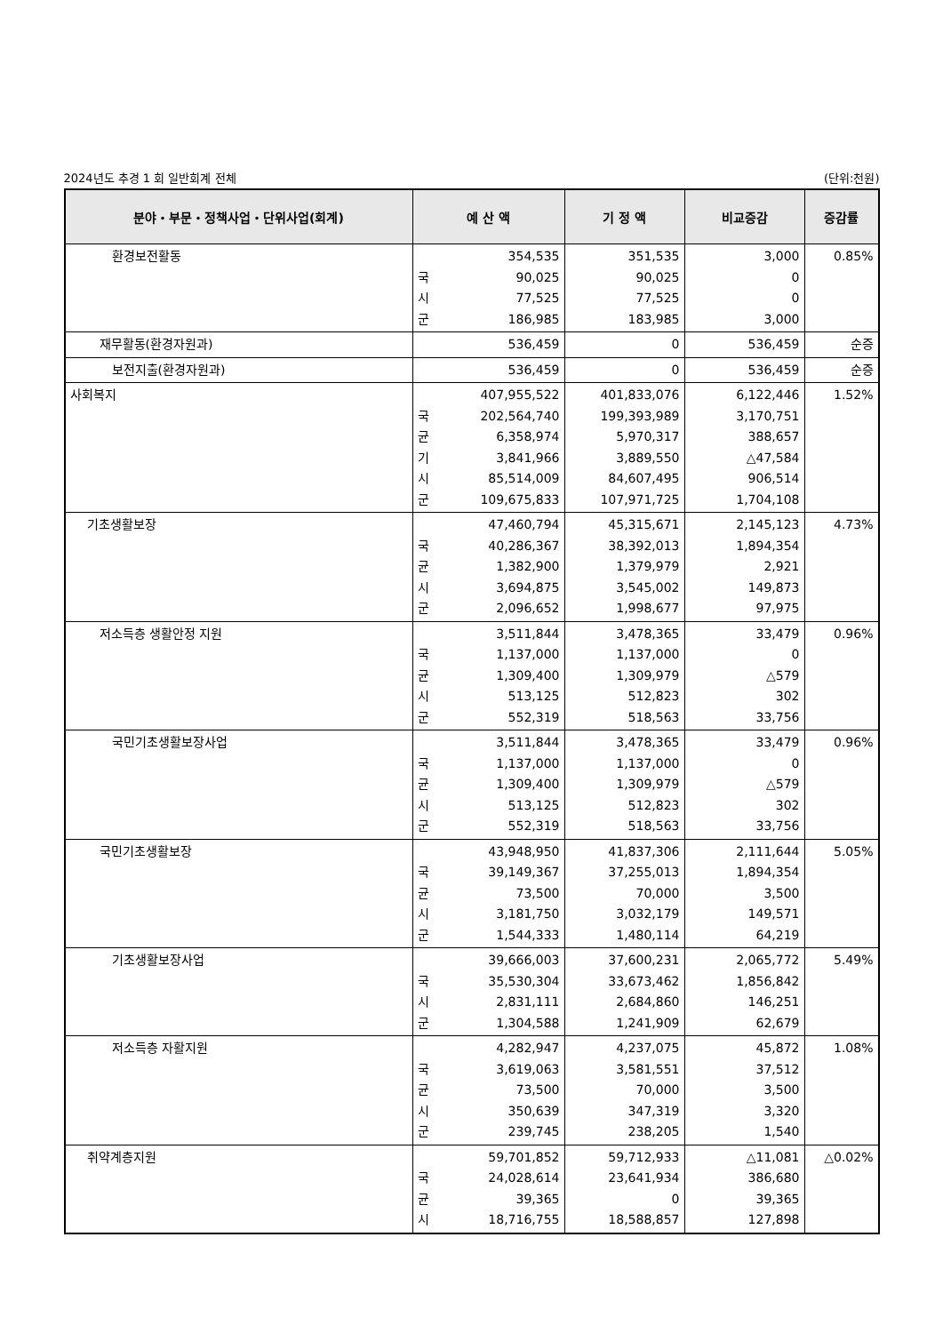2024년도 추경 1 회 일반회계 전체 (단위:천원)
| 분야・부문・정책사업・단위사업(회계) | 예 산 액 | | 기 정 액 | 비교증감 | 증감률 |
| --- | --- | --- | --- | --- | --- |
| 환경보전활동 | 국 시 군 | 354,535 90,025 77,525 186,985 | 351,535 90,025 77,525 183,985 | 3,000 0 0 3,000 | 0.85% |
| 재무활동(환경자원과) | | 536,459 | 0 | 536,459 | 순증 |
| 보전지출(환경자원과) | | 536,459 | 0 | 536,459 | 순증 |
| 사회복지 | 국 균 기 시 군 | 407,955,522 202,564,740 6,358,974 3,841,966 85,514,009 109,675,833 | 401,833,076 199,393,989 5,970,317 3,889,550 84,607,495 107,971,725 | 6,122,446 3,170,751 388,657 △47,584 906,514 1,704,108 | 1.52% |
| 기초생활보장 | 국 균 시 군 | 47,460,794 40,286,367 1,382,900 3,694,875 2,096,652 | 45,315,671 38,392,013 1,379,979 3,545,002 1,998,677 | 2,145,123 1,894,354 2,921 149,873 97,975 | 4.73% |
| 저소득층 생활안정 지원 | 국 균 시 군 | 3,511,844 1,137,000 1,309,400 513,125 552,319 | 3,478,365 1,137,000 1,309,979 512,823 518,563 | 33,479 0 △579 302 33,756 | 0.96% |
| 국민기초생활보장사업 | 국 균 시 군 | 3,511,844 1,137,000 1,309,400 513,125 552,319 | 3,478,365 1,137,000 1,309,979 512,823 518,563 | 33,479 0 △579 302 33,756 | 0.96% |
| 국민기초생활보장 | 국 균 시 군 | 43,948,950 39,149,367 73,500 3,181,750 1,544,333 | 41,837,306 37,255,013 70,000 3,032,179 1,480,114 | 2,111,644 1,894,354 3,500 149,571 64,219 | 5.05% |
| 기초생활보장사업 | 국 시 군 | 39,666,003 35,530,304 2,831,111 1,304,588 | 37,600,231 33,673,462 2,684,860 1,241,909 | 2,065,772 1,856,842 146,251 62,679 | 5.49% |
| 저소득층 자활지원 | 국 균 시 군 | 4,282,947 3,619,063 73,500 350,639 239,745 | 4,237,075 3,581,551 70,000 347,319 238,205 | 45,872 37,512 3,500 3,320 1,540 | 1.08% |
| 취약계층지원 | 국 균 시 | 59,701,852 24,028,614 39,365 18,716,755 | 59,712,933 23,641,934 0 18,588,857 | △11,081 386,680 39,365 127,898 | △0.02% |